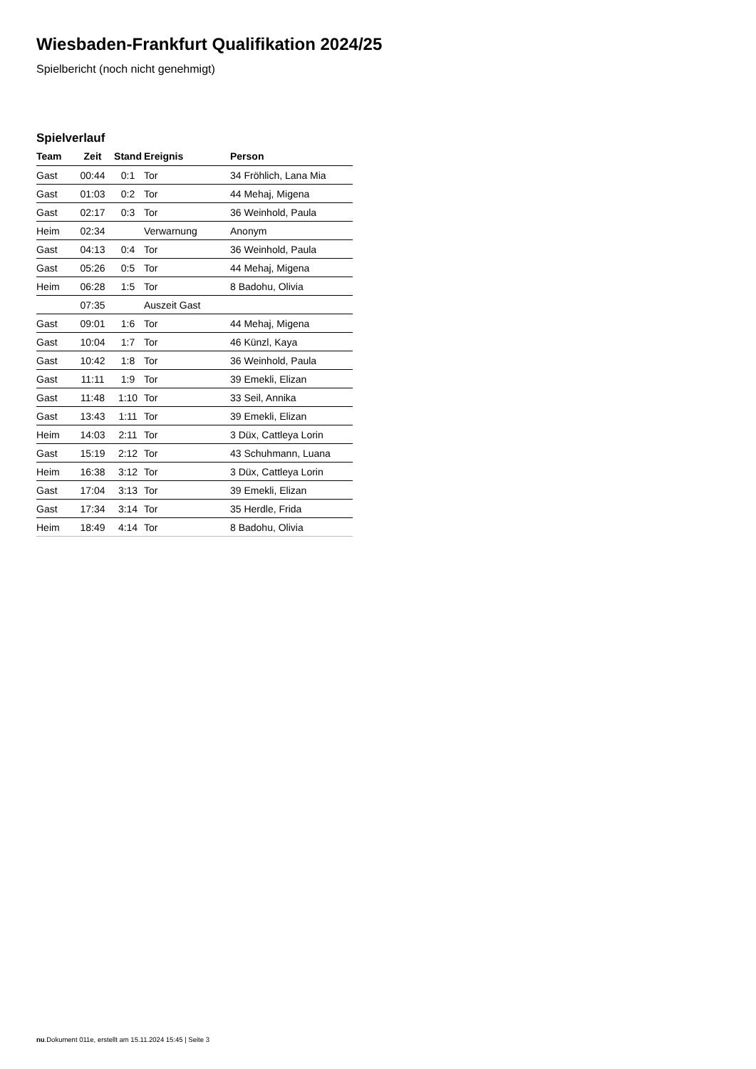Wiesbaden-Frankfurt Qualifikation 2024/25
Spielbericht (noch nicht genehmigt)
Spielverlauf
| Team | Zeit | Stand | Ereignis | Person |
| --- | --- | --- | --- | --- |
| Gast | 00:44 | 0:1 | Tor | 34 Fröhlich, Lana Mia |
| Gast | 01:03 | 0:2 | Tor | 44 Mehaj, Migena |
| Gast | 02:17 | 0:3 | Tor | 36 Weinhold, Paula |
| Heim | 02:34 | | Verwarnung | Anonym |
| Gast | 04:13 | 0:4 | Tor | 36 Weinhold, Paula |
| Gast | 05:26 | 0:5 | Tor | 44 Mehaj, Migena |
| Heim | 06:28 | 1:5 | Tor | 8 Badohu, Olivia |
| | 07:35 | | Auszeit Gast | |
| Gast | 09:01 | 1:6 | Tor | 44 Mehaj, Migena |
| Gast | 10:04 | 1:7 | Tor | 46 Künzl, Kaya |
| Gast | 10:42 | 1:8 | Tor | 36 Weinhold, Paula |
| Gast | 11:11 | 1:9 | Tor | 39 Emekli, Elizan |
| Gast | 11:48 | 1:10 | Tor | 33 Seil, Annika |
| Gast | 13:43 | 1:11 | Tor | 39 Emekli, Elizan |
| Heim | 14:03 | 2:11 | Tor | 3 Düx, Cattleya Lorin |
| Gast | 15:19 | 2:12 | Tor | 43 Schuhmann, Luana |
| Heim | 16:38 | 3:12 | Tor | 3 Düx, Cattleya Lorin |
| Gast | 17:04 | 3:13 | Tor | 39 Emekli, Elizan |
| Gast | 17:34 | 3:14 | Tor | 35 Herdle, Frida |
| Heim | 18:49 | 4:14 | Tor | 8 Badohu, Olivia |
nu.Dokument 011e, erstellt am 15.11.2024 15:45 | Seite 3